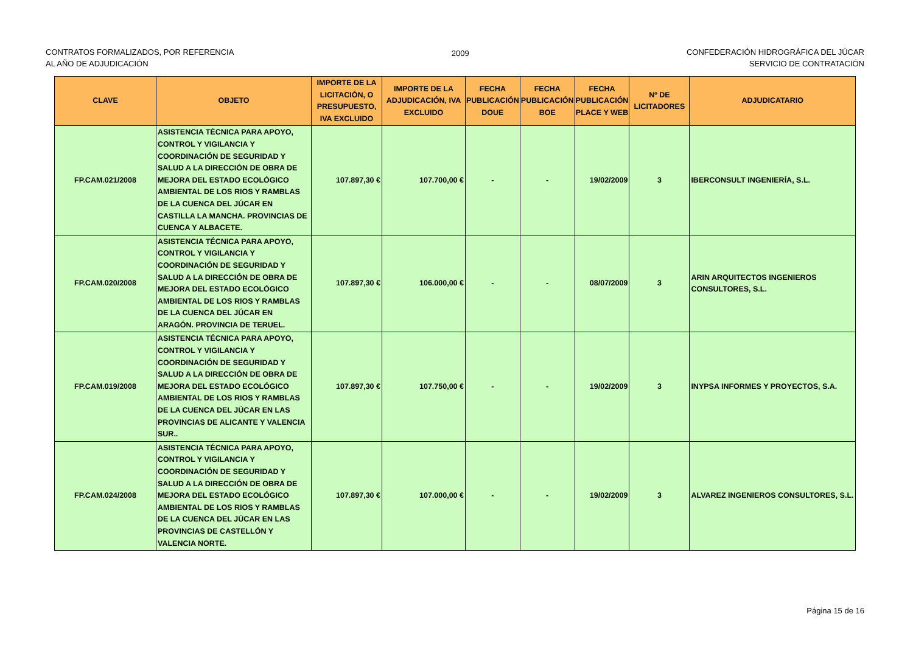CONTRATOS FORMALIZADOS, POR REFERENCIA
AL AÑO DE ADJUDICACIÓN
2009 CONFEDERACIÓN HIDROGRÁFICA DEL JÚCAR
SERVICIO DE CONTRATACIÓN
| CLAVE | OBJETO | IMPORTE DE LA LICITACIÓN, O PRESUPUESTO, IVA EXCLUIDO | IMPORTE DE LA ADJUDICACIÓN, IVA EXCLUIDO | FECHA PUBLICACIÓN DOUE | FECHA PUBLICACIÓN BOE | FECHA PUBLICACIÓN PLACE Y WEB | Nº DE LICITADORES | ADJUDICATARIO |
| --- | --- | --- | --- | --- | --- | --- | --- | --- |
| FP.CAM.021/2008 | ASISTENCIA TÉCNICA PARA APOYO, CONTROL Y VIGILANCIA Y COORDINACIÓN DE SEGURIDAD Y SALUD A LA DIRECCIÓN DE OBRA DE MEJORA DEL ESTADO ECOLÓGICO AMBIENTAL DE LOS RIOS Y RAMBLAS DE LA CUENCA DEL JÚCAR EN CASTILLA LA MANCHA. PROVINCIAS DE CUENCA Y ALBACETE. | 107.897,30 € | 107.700,00 € | - | - | 19/02/2009 | 3 | IBERCONSULT INGENIERÍA, S.L. |
| FP.CAM.020/2008 | ASISTENCIA TÉCNICA PARA APOYO, CONTROL Y VIGILANCIA Y COORDINACIÓN DE SEGURIDAD Y SALUD A LA DIRECCIÓN DE OBRA DE MEJORA DEL ESTADO ECOLÓGICO AMBIENTAL DE LOS RIOS Y RAMBLAS DE LA CUENCA DEL JÚCAR EN ARAGÓN. PROVINCIA DE TERUEL. | 107.897,30 € | 106.000,00 € | - | - | 08/07/2009 | 3 | ARIN ARQUITECTOS INGENIEROS CONSULTORES, S.L. |
| FP.CAM.019/2008 | ASISTENCIA TÉCNICA PARA APOYO, CONTROL Y VIGILANCIA Y COORDINACIÓN DE SEGURIDAD Y SALUD A LA DIRECCIÓN DE OBRA DE MEJORA DEL ESTADO ECOLÓGICO AMBIENTAL DE LOS RIOS Y RAMBLAS DE LA CUENCA DEL JÚCAR EN LAS PROVINCIAS DE ALICANTE Y VALENCIA SUR.. | 107.897,30 € | 107.750,00 € | - | - | 19/02/2009 | 3 | INYPSA INFORMES Y PROYECTOS, S.A. |
| FP.CAM.024/2008 | ASISTENCIA TÉCNICA PARA APOYO, CONTROL Y VIGILANCIA Y COORDINACIÓN DE SEGURIDAD Y SALUD A LA DIRECCIÓN DE OBRA DE MEJORA DEL ESTADO ECOLÓGICO AMBIENTAL DE LOS RIOS Y RAMBLAS DE LA CUENCA DEL JÚCAR EN LAS PROVINCIAS DE CASTELLÓN Y VALENCIA NORTE. | 107.897,30 € | 107.000,00 € | - | - | 19/02/2009 | 3 | ALVAREZ INGENIEROS CONSULTORES, S.L. |
Página 15 de 16